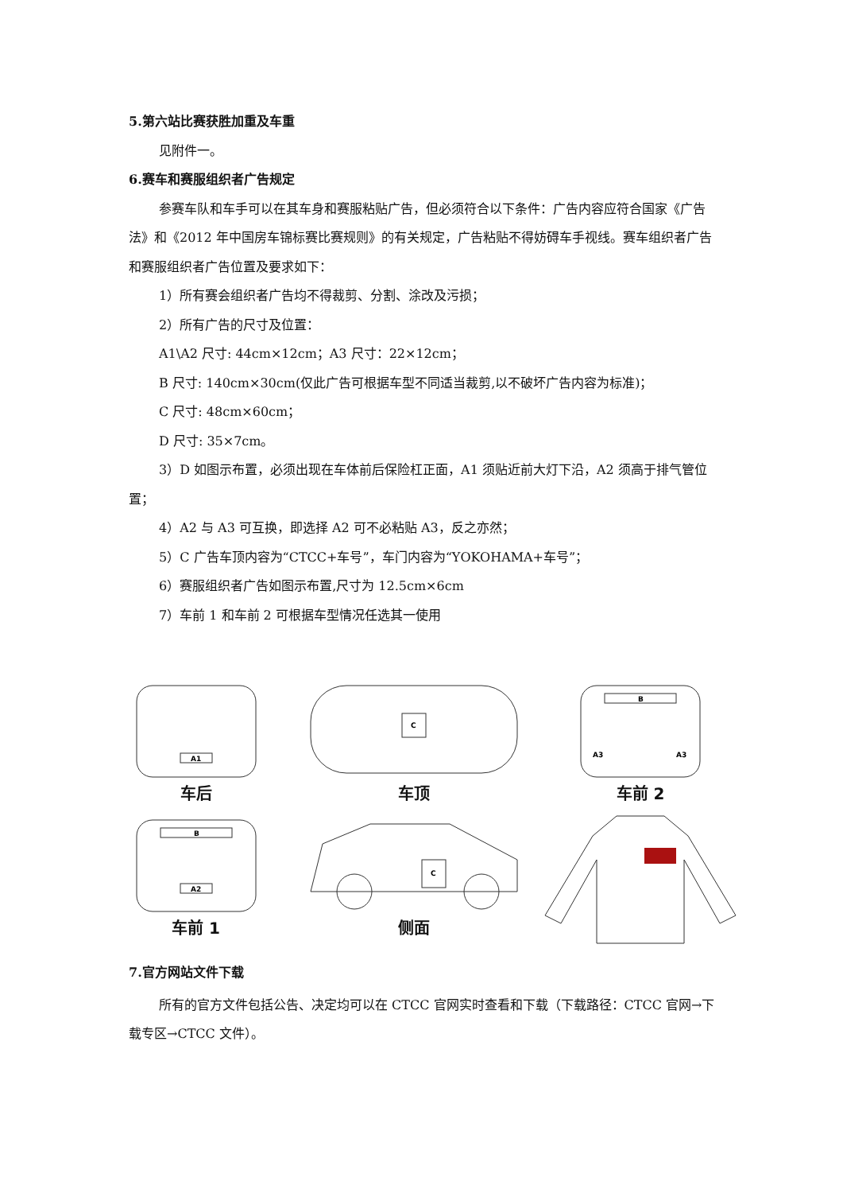5.第六站比赛获胜加重及车重
见附件一。
6.赛车和赛服组织者广告规定
参赛车队和车手可以在其车身和赛服粘贴广告，但必须符合以下条件：广告内容应符合国家《广告法》和《2012 年中国房车锦标赛比赛规则》的有关规定，广告粘贴不得妨碍车手视线。赛车组织者广告和赛服组织者广告位置及要求如下：
1）所有赛会组织者广告均不得裁剪、分割、涂改及污损；
2）所有广告的尺寸及位置：
A1\A2 尺寸: 44cm×12cm；A3 尺寸：22×12cm；
B 尺寸: 140cm×30cm(仅此广告可根据车型不同适当裁剪,以不破坏广告内容为标准)；
C 尺寸: 48cm×60cm；
D 尺寸: 35×7cm。
3）D 如图示布置，必须出现在车体前后保险杠正面，A1 须贴近前大灯下沿，A2 须高于排气管位置；
4）A2 与 A3 可互换，即选择 A2 可不必粘贴 A3，反之亦然；
5）C 广告车顶内容为“CTCC+车号”，车门内容为“YOKOHAMA+车号”；
6）赛服组织者广告如图示布置,尺寸为 12.5cm×6cm
7）车前 1 和车前 2 可根据车型情况任选其一使用
A1
车后
C
车顶
B
A3
A3
车前 2
B
A2
车前 1
C
侧面
7.官方网站文件下载
所有的官方文件包括公告、决定均可以在 CTCC 官网实时查看和下载（下载路径：CTCC 官网→下载专区→CTCC 文件）。